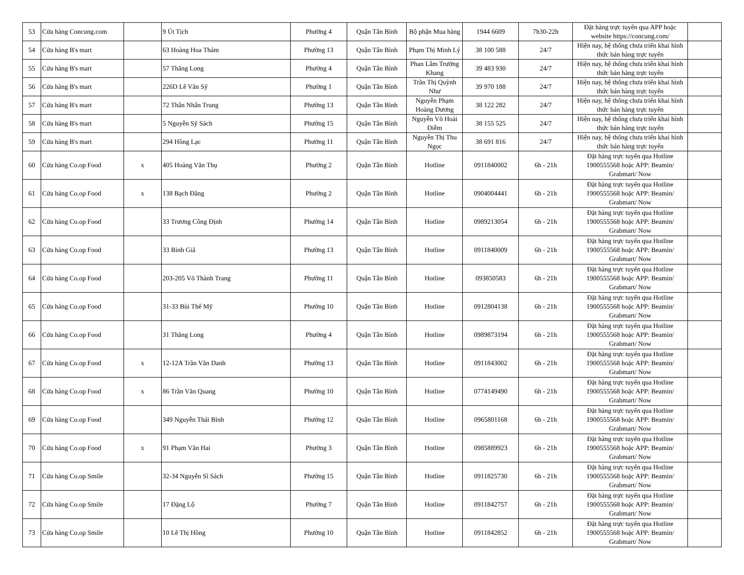| 53 | Cửa hàng Concung.com | | 9 Út Tịch | Phường 4 | Quận Tân Bình | Bộ phận Mua hàng | 1944 6609 | 7h30-22h | Đặt hàng trực tuyến qua APP hoặc website https://concung.com/ | |
| 54 | Cửa hàng B's mart | | 63 Hoàng Hoa Thám | Phường 13 | Quận Tân Bình | Phạm Thị Minh Lý | 38 100 588 | 24/7 | Hiện nay, hệ thống chưa triển khai hình thức bán hàng trực tuyến | |
| 55 | Cửa hàng B's mart | | 57 Thăng Long | Phường 4 | Quận Tân Bình | Phan Lâm Trường Khang | 39 483 930 | 24/7 | Hiện nay, hệ thống chưa triển khai hình thức bán hàng trực tuyến | |
| 56 | Cửa hàng B's mart | | 226D Lê Văn Sỹ | Phường 1 | Quận Tân Bình | Trần Thị Quỳnh Như | 39 970 188 | 24/7 | Hiện nay, hệ thống chưa triển khai hình thức bán hàng trực tuyến | |
| 57 | Cửa hàng B's mart | | 72 Thân Nhân Trung | Phường 13 | Quận Tân Bình | Nguyễn Phạm Hoàng Dương | 38 122 282 | 24/7 | Hiện nay, hệ thống chưa triển khai hình thức bán hàng trực tuyến | |
| 58 | Cửa hàng B's mart | | 5 Nguyễn Sỹ Sách | Phường 15 | Quận Tân Bình | Nguyễn Võ Hoài Diễm | 38 155 525 | 24/7 | Hiện nay, hệ thống chưa triển khai hình thức bán hàng trực tuyến | |
| 59 | Cửa hàng B's mart | | 294 Hồng Lạc | Phường 11 | Quận Tân Bình | Nguyễn Thị Thu Ngọc | 38 691 816 | 24/7 | Hiện nay, hệ thống chưa triển khai hình thức bán hàng trực tuyến | |
| 60 | Cửa hàng Co.op Food | x | 405 Hoàng Văn Thụ | Phường 2 | Quận Tân Bình | Hotline | 0911840002 | 6h - 21h | Đặt hàng trực tuyến qua Hotline 1900555568 hoặc APP: Beamin/ Grabmart/ Now | |
| 61 | Cửa hàng Co.op Food | x | 138 Bạch Đằng | Phường 2 | Quận Tân Bình | Hotline | 0904004441 | 6h - 21h | Đặt hàng trực tuyến qua Hotline 1900555568 hoặc APP: Beamin/ Grabmart/ Now | |
| 62 | Cửa hàng Co.op Food | | 33 Trương Công Định | Phường 14 | Quận Tân Bình | Hotline | 0989213054 | 6h - 21h | Đặt hàng trực tuyến qua Hotline 1900555568 hoặc APP: Beamin/ Grabmart/ Now | |
| 63 | Cửa hàng Co.op Food | | 33 Bình Giã | Phường 13 | Quận Tân Bình | Hotline | 0911840009 | 6h - 21h | Đặt hàng trực tuyến qua Hotline 1900555568 hoặc APP: Beamin/ Grabmart/ Now | |
| 64 | Cửa hàng Co.op Food | | 203-205 Võ Thành Trang | Phường 11 | Quận Tân Bình | Hotline | 093850583 | 6h - 21h | Đặt hàng trực tuyến qua Hotline 1900555568 hoặc APP: Beamin/ Grabmart/ Now | |
| 65 | Cửa hàng Co.op Food | | 31-33 Bùi Thế Mỹ | Phường 10 | Quận Tân Bình | Hotline | 0912804138 | 6h - 21h | Đặt hàng trực tuyến qua Hotline 1900555568 hoặc APP: Beamin/ Grabmart/ Now | |
| 66 | Cửa hàng Co.op Food | | 31 Thăng Long | Phường 4 | Quận Tân Bình | Hotline | 0989873194 | 6h - 21h | Đặt hàng trực tuyến qua Hotline 1900555568 hoặc APP: Beamin/ Grabmart/ Now | |
| 67 | Cửa hàng Co.op Food | x | 12-12A Trần Văn Danh | Phường 13 | Quận Tân Bình | Hotline | 0911843002 | 6h - 21h | Đặt hàng trực tuyến qua Hotline 1900555568 hoặc APP: Beamin/ Grabmart/ Now | |
| 68 | Cửa hàng Co.op Food | x | 86 Trần Văn Quang | Phường 10 | Quận Tân Bình | Hotline | 0774149490 | 6h - 21h | Đặt hàng trực tuyến qua Hotline 1900555568 hoặc APP: Beamin/ Grabmart/ Now | |
| 69 | Cửa hàng Co.op Food | | 349 Nguyễn Thái Bình | Phường 12 | Quận Tân Bình | Hotline | 0965801168 | 6h - 21h | Đặt hàng trực tuyến qua Hotline 1900555568 hoặc APP: Beamin/ Grabmart/ Now | |
| 70 | Cửa hàng Co.op Food | x | 91 Phạm Văn Hai | Phường 3 | Quận Tân Bình | Hotline | 0985889923 | 6h - 21h | Đặt hàng trực tuyến qua Hotline 1900555568 hoặc APP: Beamin/ Grabmart/ Now | |
| 71 | Cửa hàng Co.op Smile | | 32-34 Nguyễn Sĩ Sách | Phường 15 | Quận Tân Bình | Hotline | 0911825730 | 6h - 21h | Đặt hàng trực tuyến qua Hotline 1900555568 hoặc APP: Beamin/ Grabmart/ Now | |
| 72 | Cửa hàng Co.op Smile | | 17 Đặng Lộ | Phường 7 | Quận Tân Bình | Hotline | 0911842757 | 6h - 21h | Đặt hàng trực tuyến qua Hotline 1900555568 hoặc APP: Beamin/ Grabmart/ Now | |
| 73 | Cửa hàng Co.op Smile | | 10 Lê Thị Hồng | Phường 10 | Quận Tân Bình | Hotline | 0911842852 | 6h - 21h | Đặt hàng trực tuyến qua Hotline 1900555568 hoặc APP: Beamin/ Grabmart/ Now | |